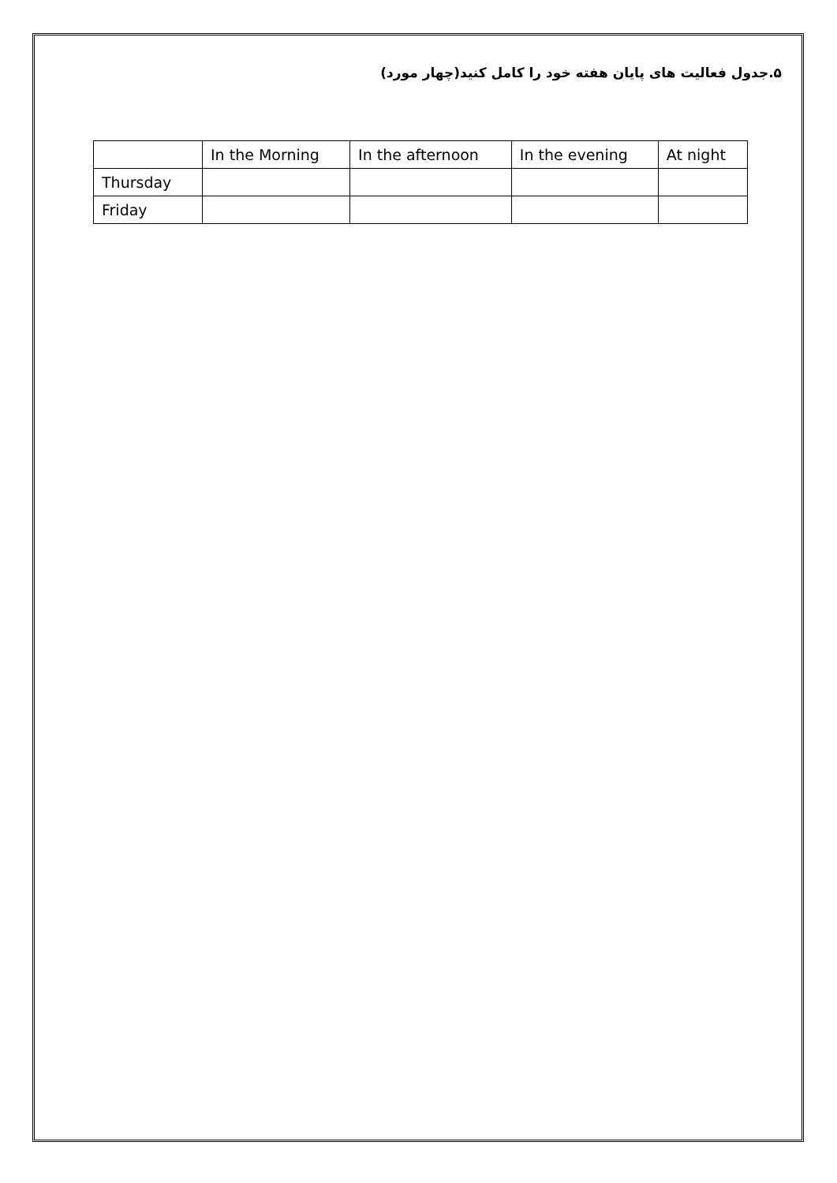۵.جدول فعالیت های پایان هفته خود را کامل کنید(چهار مورد)
| | In the Morning | In the afternoon | In the evening | At night |
| --- | --- | --- | --- | --- |
| Thursday | | | | |
| Friday | | | | |